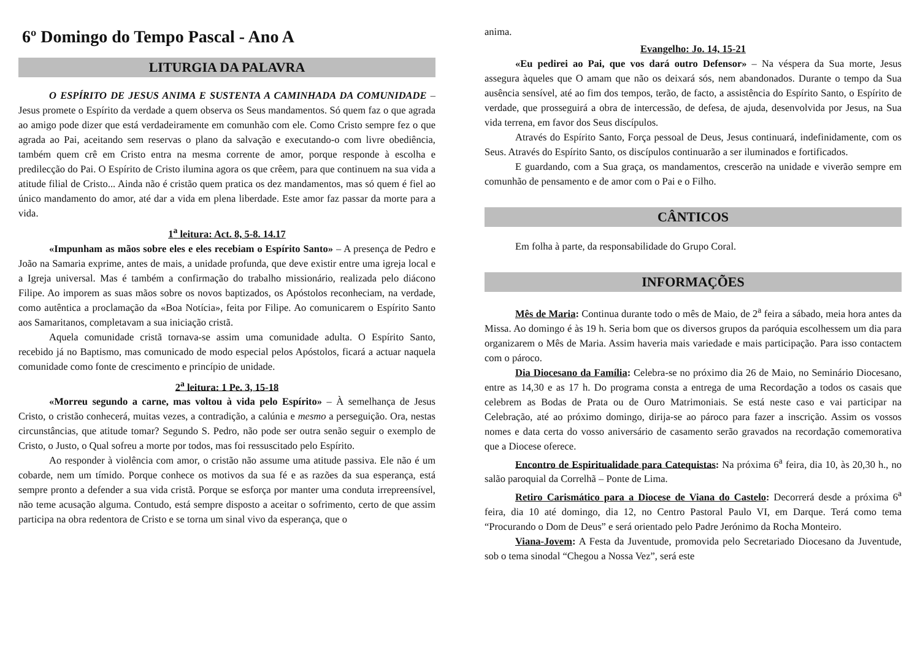6º Domingo do Tempo Pascal - Ano A
LITURGIA DA PALAVRA
O ESPÍRITO DE JESUS ANIMA E SUSTENTA A CAMINHADA DA COMUNIDADE – Jesus promete o Espírito da verdade a quem observa os Seus mandamentos. Só quem faz o que agrada ao amigo pode dizer que está verdadeiramente em comunhão com ele. Como Cristo sempre fez o que agrada ao Pai, aceitando sem reservas o plano da salvação e executando-o com livre obediência, também quem crê em Cristo entra na mesma corrente de amor, porque responde à escolha e predilecção do Pai. O Espírito de Cristo ilumina agora os que crêem, para que continuem na sua vida a atitude filial de Cristo... Ainda não é cristão quem pratica os dez mandamentos, mas só quem é fiel ao único mandamento do amor, até dar a vida em plena liberdade. Este amor faz passar da morte para a vida.
1<sup>a</sup> leitura: Act. 8, 5-8. 14.17
«Impunham as mãos sobre eles e eles recebiam o Espírito Santo» – A presença de Pedro e João na Samaria exprime, antes de mais, a unidade profunda, que deve existir entre uma igreja local e a Igreja universal. Mas é também a confirmação do trabalho missionário, realizada pelo diácono Filipe. Ao imporem as suas mãos sobre os novos baptizados, os Apóstolos reconheciam, na verdade, como autêntica a proclamação da «Boa Notícia», feita por Filipe. Ao comunicarem o Espírito Santo aos Samaritanos, completavam a sua iniciação cristã.
Aquela comunidade cristã tornava-se assim uma comunidade adulta. O Espírito Santo, recebido já no Baptismo, mas comunicado de modo especial pelos Apóstolos, ficará a actuar naquela comunidade como fonte de crescimento e princípio de unidade.
2<sup>a</sup> leitura: 1 Pe. 3, 15-18
«Morreu segundo a carne, mas voltou à vida pelo Espírito» – À semelhança de Jesus Cristo, o cristão conhecerá, muitas vezes, a contradição, a calúnia e mesmo a perseguição. Ora, nestas circunstâncias, que atitude tomar? Segundo S. Pedro, não pode ser outra senão seguir o exemplo de Cristo, o Justo, o Qual sofreu a morte por todos, mas foi ressuscitado pelo Espírito.
Ao responder à violência com amor, o cristão não assume uma atitude passiva. Ele não é um cobarde, nem um tímido. Porque conhece os motivos da sua fé e as razões da sua esperança, está sempre pronto a defender a sua vida cristã. Porque se esforça por manter uma conduta irrepreensível, não teme acusação alguma. Contudo, está sempre disposto a aceitar o sofrimento, certo de que assim participa na obra redentora de Cristo e se torna um sinal vivo da esperança, que o
anima.
Evangelho: Jo. 14, 15-21
«Eu pedirei ao Pai, que vos dará outro Defensor» – Na véspera da Sua morte, Jesus assegura àqueles que O amam que não os deixará sós, nem abandonados. Durante o tempo da Sua ausência sensível, até ao fim dos tempos, terão, de facto, a assistência do Espírito Santo, o Espírito de verdade, que prosseguirá a obra de intercessão, de defesa, de ajuda, desenvolvida por Jesus, na Sua vida terrena, em favor dos Seus discípulos.
Através do Espírito Santo, Força pessoal de Deus, Jesus continuará, indefinidamente, com os Seus. Através do Espírito Santo, os discípulos continuarão a ser iluminados e fortificados.
E guardando, com a Sua graça, os mandamentos, crescerão na unidade e viverão sempre em comunhão de pensamento e de amor com o Pai e o Filho.
CÂNTICOS
Em folha à parte, da responsabilidade do Grupo Coral.
INFORMAÇÕES
Mês de Maria: Continua durante todo o mês de Maio, de 2<sup>a</sup> feira a sábado, meia hora antes da Missa. Ao domingo é às 19 h. Seria bom que os diversos grupos da paróquia escolhessem um dia para organizarem o Mês de Maria. Assim haveria mais variedade e mais participação. Para isso contactem com o pároco.
Dia Diocesano da Família: Celebra-se no próximo dia 26 de Maio, no Seminário Diocesano, entre as 14,30 e as 17 h. Do programa consta a entrega de uma Recordação a todos os casais que celebrem as Bodas de Prata ou de Ouro Matrimoniais. Se está neste caso e vai participar na Celebração, até ao próximo domingo, dirija-se ao pároco para fazer a inscrição. Assim os vossos nomes e data certa do vosso aniversário de casamento serão gravados na recordação comemorativa que a Diocese oferece.
Encontro de Espiritualidade para Catequistas: Na próxima 6<sup>a</sup> feira, dia 10, às 20,30 h., no salão paroquial da Correlhã – Ponte de Lima.
Retiro Carismático para a Diocese de Viana do Castelo: Decorrerá desde a próxima 6<sup>a</sup> feira, dia 10 até domingo, dia 12, no Centro Pastoral Paulo VI, em Darque. Terá como tema “Procurando o Dom de Deus” e será orientado pelo Padre Jerónimo da Rocha Monteiro.
Viana-Jovem: A Festa da Juventude, promovida pelo Secretariado Diocesano da Juventude, sob o tema sinodal “Chegou a Nossa Vez”, será este